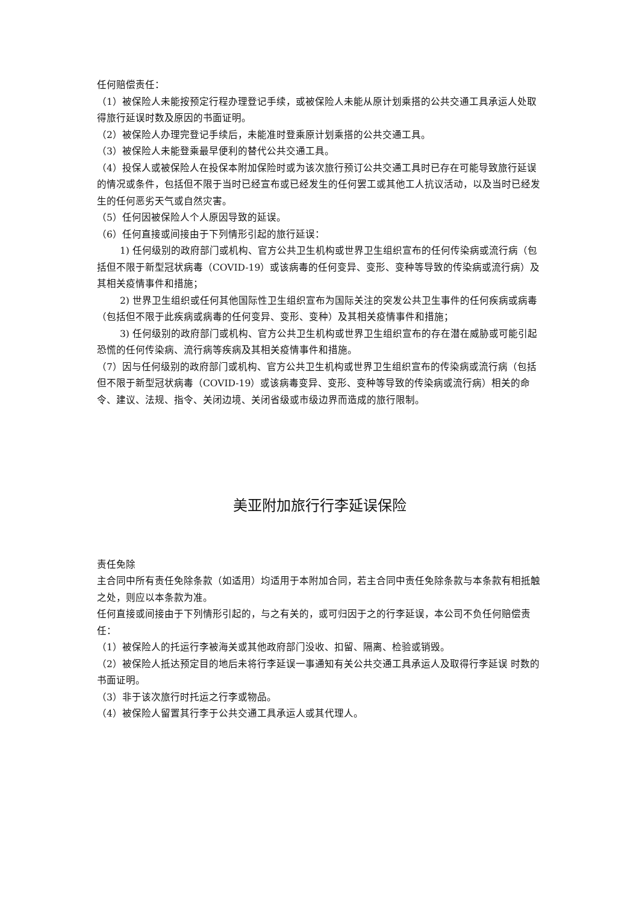任何赔偿责任：
（1）被保险人未能按预定行程办理登记手续，或被保险人未能从原计划乘搭的公共交通工具承运人处取得旅行延误时数及原因的书面证明。
（2）被保险人办理完登记手续后，未能准时登乘原计划乘搭的公共交通工具。
（3）被保险人未能登乘最早便利的替代公共交通工具。
（4）投保人或被保险人在投保本附加保险时或为该次旅行预订公共交通工具时已存在可能导致旅行延误的情况或条件，包括但不限于当时已经宣布或已经发生的任何罢工或其他工人抗议活动，以及当时已经发生的任何恶劣天气或自然灾害。
（5）任何因被保险人个人原因导致的延误。
（6）任何直接或间接由于下列情形引起的旅行延误：
1) 任何级别的政府部门或机构、官方公共卫生机构或世界卫生组织宣布的任何传染病或流行病（包括但不限于新型冠状病毒（COVID-19）或该病毒的任何变异、变形、变种等导致的传染病或流行病）及其相关疫情事件和措施；
2) 世界卫生组织或任何其他国际性卫生组织宣布为国际关注的突发公共卫生事件的任何疾病或病毒（包括但不限于此疾病或病毒的任何变异、变形、变种）及其相关疫情事件和措施；
3) 任何级别的政府部门或机构、官方公共卫生机构或世界卫生组织宣布的存在潜在威胁或可能引起恐慌的任何传染病、流行病等疾病及其相关疫情事件和措施。
（7）因与任何级别的政府部门或机构、官方公共卫生机构或世界卫生组织宣布的传染病或流行病（包括但不限于新型冠状病毒（COVID-19）或该病毒变异、变形、变种等导致的传染病或流行病）相关的命令、建议、法规、指令、关闭边境、关闭省级或市级边界而造成的旅行限制。
美亚附加旅行行李延误保险
责任免除
主合同中所有责任免除条款（如适用）均适用于本附加合同，若主合同中责任免除条款与本条款有相抵触之处，则应以本条款为准。
任何直接或间接由于下列情形引起的，与之有关的，或可归因于之的行李延误，本公司不负任何赔偿责任：
（1）被保险人的托运行李被海关或其他政府部门没收、扣留、隔离、检验或销毁。
（2）被保险人抵达预定目的地后未将行李延误一事通知有关公共交通工具承运人及取得行李延误 时数的书面证明。
（3）非于该次旅行时托运之行李或物品。
（4）被保险人留置其行李于公共交通工具承运人或其代理人。